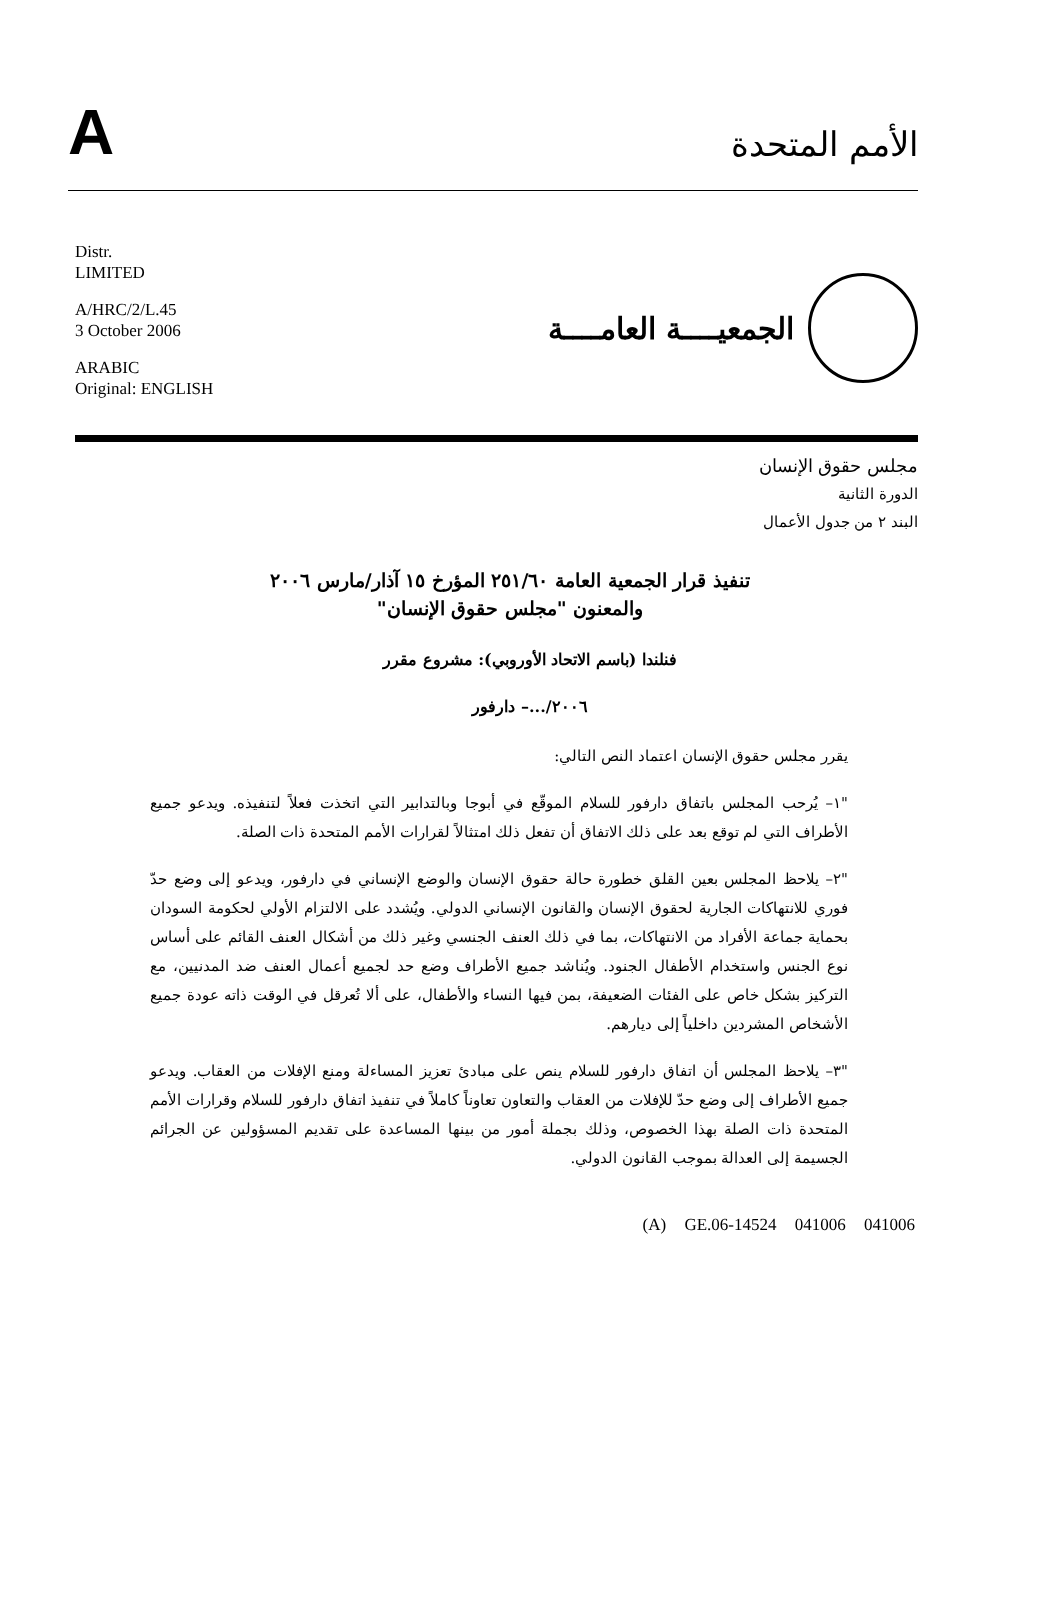A
الأمم المتحدة
Distr.
LIMITED
A/HRC/2/L.45
3 October 2006
ARABIC
Original: ENGLISH
الجمعيــــة العامــــة
مجلس حقوق الإنسان
الدورة الثانية
البند ٢ من جدول الأعمال
تنفيذ قرار الجمعية العامة ٢٥١/٦٠ المؤرخ ١٥ آذار/مارس ٢٠٠٦
والمعنون "مجلس حقوق الإنسان"
فنلندا (باسم الاتحاد الأوروبي): مشروع مقرر
٢٠٠٦/...– دارفور
يقرر مجلس حقوق الإنسان اعتماد النص التالي:
"١– يُرحب المجلس باتفاق دارفور للسلام الموقّع في أبوجا وبالتدابير التي اتخذت فعلاً لتنفيذه. ويدعو جميع الأطراف التي لم توقع بعد على ذلك الاتفاق أن تفعل ذلك امتثالاً لقرارات الأمم المتحدة ذات الصلة.
"٢– يلاحظ المجلس بعين القلق خطورة حالة حقوق الإنسان والوضع الإنساني في دارفور، ويدعو إلى وضع حدّ فوري للانتهاكات الجارية لحقوق الإنسان والقانون الإنساني الدولي. ويُشدد على الالتزام الأولي لحكومة السودان بحماية جماعة الأفراد من الانتهاكات، بما في ذلك العنف الجنسي وغير ذلك من أشكال العنف القائم على أساس نوع الجنس واستخدام الأطفال الجنود. ويُناشد جميع الأطراف وضع حد لجميع أعمال العنف ضد المدنيين، مع التركيز بشكل خاص على الفئات الضعيفة، بمن فيها النساء والأطفال، على ألا تُعرقل في الوقت ذاته عودة جميع الأشخاص المشردين داخلياً إلى ديارهم.
"٣– يلاحظ المجلس أن اتفاق دارفور للسلام ينص على مبادئ تعزيز المساءلة ومنع الإفلات من العقاب. ويدعو جميع الأطراف إلى وضع حدّ للإفلات من العقاب والتعاون تعاوناً كاملاً في تنفيذ اتفاق دارفور للسلام وقرارات الأمم المتحدة ذات الصلة بهذا الخصوص، وذلك بجملة أمور من بينها المساعدة على تقديم المسؤولين عن الجرائم الجسيمة إلى العدالة بموجب القانون الدولي.
(A) GE.06-14524 041006 041006